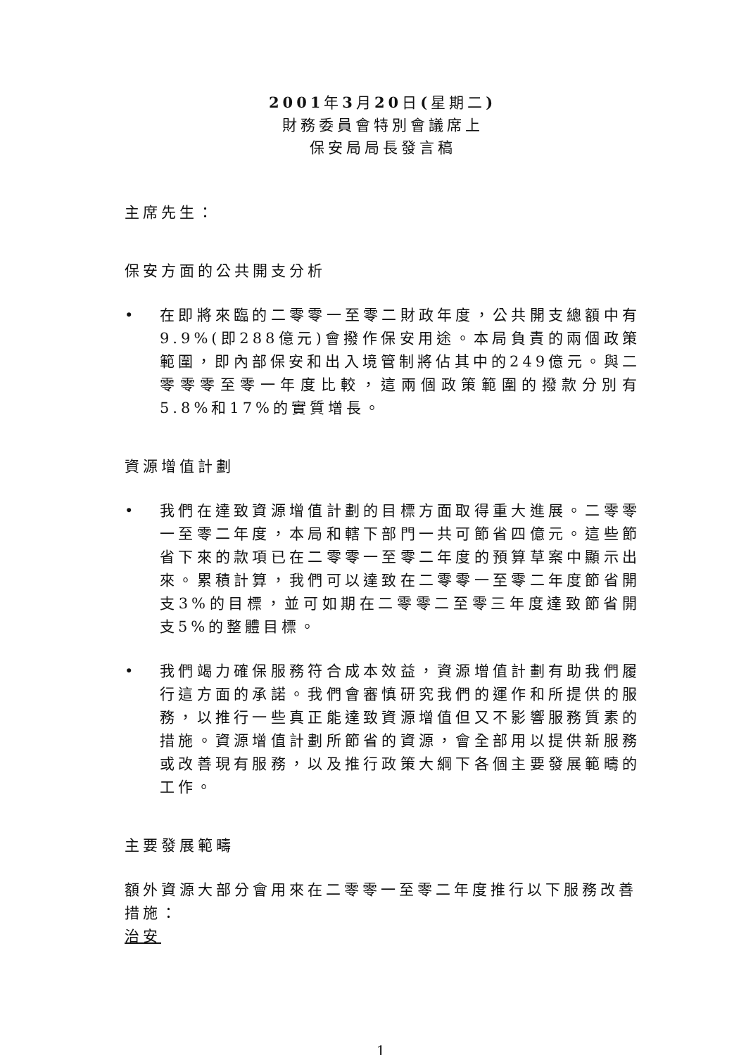2001年3月20日(星期二)
財務委員會特別會議席上
保安局局長發言稿
主席先生：
保安方面的公共開支分析
• 在即將來臨的二零零一至零二財政年度，公共開支總額中有9.9%(即288億元)會撥作保安用途。本局負責的兩個政策範圍，即內部保安和出入境管制將佔其中的249億元。與二零零零至零一年度比較，這兩個政策範圍的撥款分別有5.8%和17%的實質增長。
資源增值計劃
• 我們在達致資源增值計劃的目標方面取得重大進展。二零零一至零二年度，本局和轄下部門一共可節省四億元。這些節省下來的款項已在二零零一至零二年度的預算草案中顯示出來。累積計算，我們可以達致在二零零一至零二年度節省開支3%的目標，並可如期在二零零二至零三年度達致節省開支5%的整體目標。
• 我們竭力確保服務符合成本效益，資源增值計劃有助我們履行這方面的承諾。我們會審慎研究我們的運作和所提供的服務，以推行一些真正能達致資源增值但又不影響服務質素的措施。資源增值計劃所節省的資源，會全部用以提供新服務或改善現有服務，以及推行政策大綱下各個主要發展範疇的工作。
主要發展範疇
額外資源大部分會用來在二零零一至零二年度推行以下服務改善措施：
治安
1